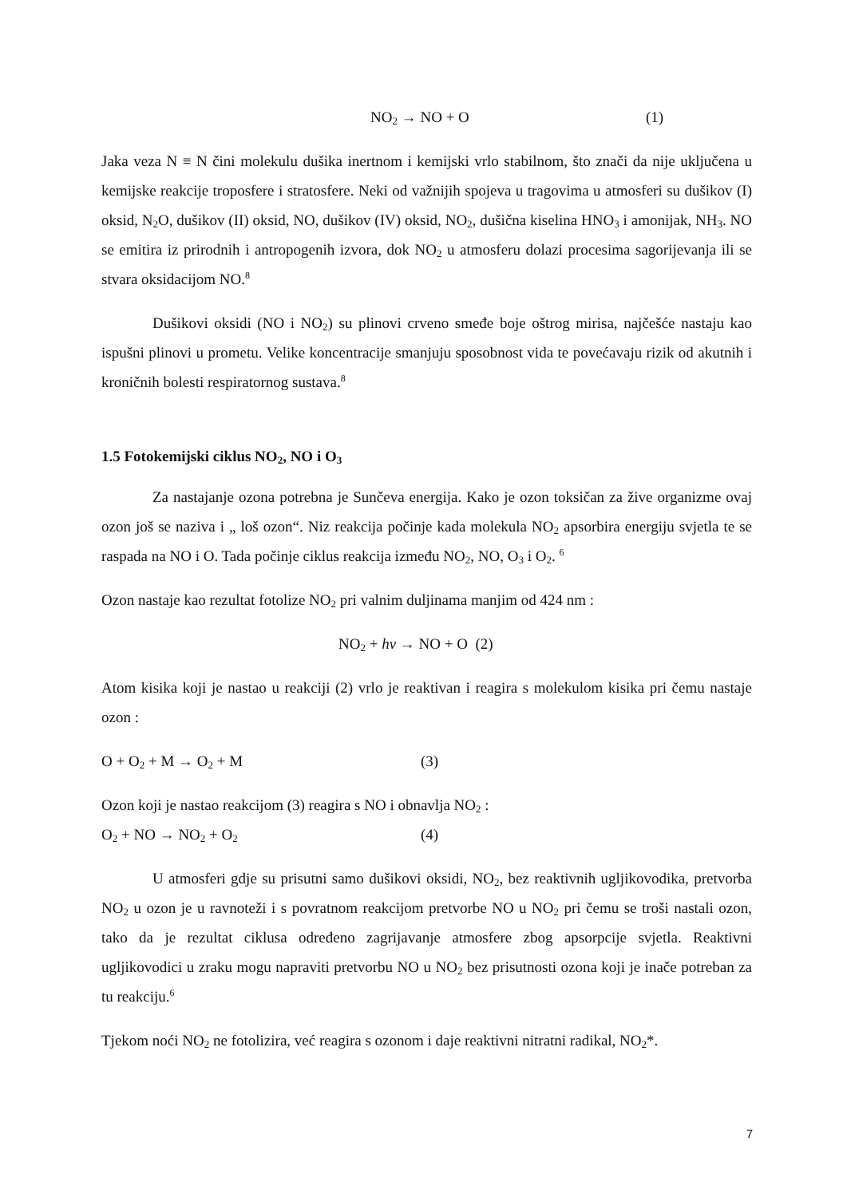NO<sub>2</sub> → NO + O (1)
Jaka veza N ≡ N čini molekulu dušika inertnom i kemijski vrlo stabilnom, što znači da nije uključena u kemijske reakcije troposfere i stratosfere. Neki od važnijih spojeva u tragovima u atmosferi su dušikov (I) oksid, N<sub>2</sub>O, dušikov (II) oksid, NO, dušikov (IV) oksid, NO<sub>2</sub>, dušična kiselina HNO<sub>3</sub> i amonijak, NH<sub>3</sub>. NO se emitira iz prirodnih i antropogenih izvora, dok NO<sub>2</sub> u atmosferu dolazi procesima sagorijevanja ili se stvara oksidacijom NO.<sup>8</sup>
Dušikovi oksidi (NO i NO<sub>2</sub>) su plinovi crveno smeđe boje oštrog mirisa, najčešće nastaju kao ispušni plinovi u prometu. Velike koncentracije smanjuju sposobnost vida te povećavaju rizik od akutnih i kroničnih bolesti respiratornog sustava.<sup>8</sup>
1.5 Fotokemijski ciklus NO<sub>2</sub>, NO i O<sub>3</sub>
Za nastajanje ozona potrebna je Sunčeva energija. Kako je ozon toksičan za žive organizme ovaj ozon još se naziva i „ loš ozon“. Niz reakcija počinje kada molekula NO<sub>2</sub> apsorbira energiju svjetla te se raspada na NO i O. Tada počinje ciklus reakcija između NO<sub>2</sub>, NO, O<sub>3</sub> i O<sub>2</sub>. <sup>6</sup>
Ozon nastaje kao rezultat fotolize NO<sub>2</sub> pri valnim duljinama manjim od 424 nm :
NO<sub>2</sub> + hv → NO + O (2)
Atom kisika koji je nastao u reakciji (2) vrlo je reaktivan i reagira s molekulom kisika pri čemu nastaje ozon :
O + O<sub>2</sub> + M → O<sub>2</sub> + M (3)
Ozon koji je nastao reakcijom (3) reagira s NO i obnavlja NO<sub>2</sub> :
O<sub>2</sub> + NO → NO<sub>2</sub> + O<sub>2</sub> (4)
U atmosferi gdje su prisutni samo dušikovi oksidi, NO<sub>2</sub>, bez reaktivnih ugljikovodika, pretvorba NO<sub>2</sub> u ozon je u ravnoteži i s povratnom reakcijom pretvorbe NO u NO<sub>2</sub> pri čemu se troši nastali ozon, tako da je rezultat ciklusa određeno zagrijavanje atmosfere zbog apsorpcije svjetla. Reaktivni ugljikovodici u zraku mogu napraviti pretvorbu NO u NO<sub>2</sub> bez prisutnosti ozona koji je inače potreban za tu reakciju.<sup>6</sup>
Tjekom noći NO<sub>2</sub> ne fotolizira, već reagira s ozonom i daje reaktivni nitratni radikal, NO<sub>2</sub>*.
7